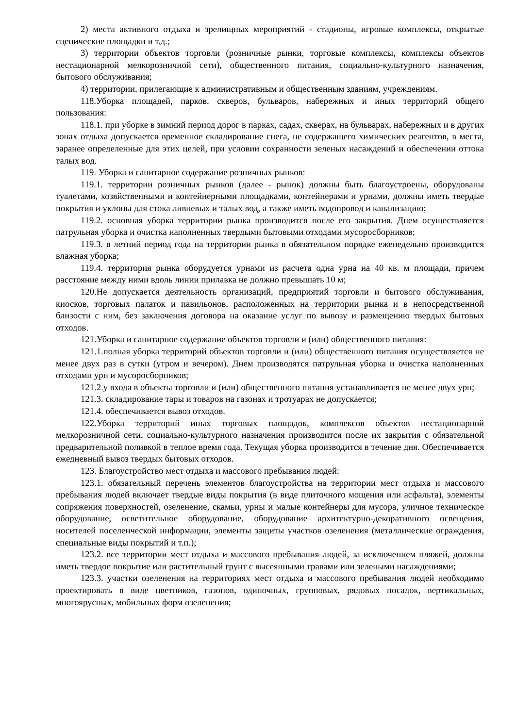2) места активного отдыха и зрелищных мероприятий - стадионы, игровые комплексы, открытые сценические площадки и т.д.;
3) территории объектов торговли (розничные рынки, торговые комплексы, комплексы объектов нестационарной мелкорозничной сети), общественного питания, социально-культурного назначения, бытового обслуживания;
4) территории, прилегающие к административным и общественным зданиям, учреждениям.
118.Уборка площадей, парков, скверов, бульваров, набережных и иных территорий общего пользования:
118.1. при уборке в зимний период дорог в парках, садах, скверах, на бульварах, набережных и в других зонах отдыха допускается временное складирование снега, не содержащего химических реагентов, в места, заранее определенные для этих целей, при условии сохранности зеленых насаждений и обеспечении оттока талых вод.
119. Уборка и санитарное содержание розничных рынков:
119.1. территории розничных рынков (далее - рынок) должны быть благоустроены, оборудованы туалетами, хозяйственными и контейнерными площадками, контейнерами и урнами, должны иметь твердые покрытия и уклоны для стока ливневых и талых вод, а также иметь водопровод и канализацию;
119.2. основная уборка территории рынка производится после его закрытия. Днем осуществляется патрульная уборка и очистка наполненных твердыми бытовыми отходами мусоросборников;
119.3. в летний период года на территории рынка в обязательном порядке еженедельно производится влажная уборка;
119.4. территория рынка оборудуется урнами из расчета одна урна на 40 кв. м площади, причем расстояние между ними вдоль линии прилавка не должно превышать 10 м;
120.Не допускается деятельность организаций, предприятий торговли и бытового обслуживания, киосков, торговых палаток и павильонов, расположенных на территории рынка и в непосредственной близости с ним, без заключения договора на оказание услуг по вывозу и размещению твердых бытовых отходов.
121.Уборка и санитарное содержание объектов торговли и (или) общественного питания:
121.1.полная уборка территорий объектов торговли и (или) общественного питания осуществляется не менее двух раз в сутки (утром и вечером). Днем производятся патрульная уборка и очистка наполненных отходами урн и мусоросборников;
121.2.у входа в объекты торговли и (или) общественного питания устанавливается не менее двух урн;
121.3. складирование тары и товаров на газонах и тротуарах не допускается;
121.4. обеспечивается вывоз отходов.
122.Уборка территорий иных торговых площадок, комплексов объектов нестационарной мелкорозничной сети, социально-культурного назначения производится после их закрытия с обязательной предварительной поливкой в теплое время года. Текущая уборка производится в течение дня. Обеспечивается ежедневный вывоз твердых бытовых отходов.
123. Благоустройство мест отдыха и массового пребывания людей:
123.1. обязательный перечень элементов благоустройства на территории мест отдыха и массового пребывания людей включает твердые виды покрытия (в виде плиточного мощения или асфальта), элементы сопряжения поверхностей, озеленение, скамьи, урны и малые контейнеры для мусора, уличное техническое оборудование, осветительное оборудование, оборудование архитектурно-декоративного освещения, носителей поселенческой информации, элементы защиты участков озеленения (металлические ограждения, специальные виды покрытий и т.п.);
123.2. все территории мест отдыха и массового пребывания людей, за исключением пляжей, должны иметь твердое покрытие или растительный грунт с высеянными травами или зелеными насаждениями;
123.3. участки озеленения на территориях мест отдыха и массового пребывания людей необходимо проектировать в виде цветников, газонов, одиночных, групповых, рядовых посадок, вертикальных, многоярусных, мобильных форм озеленения;